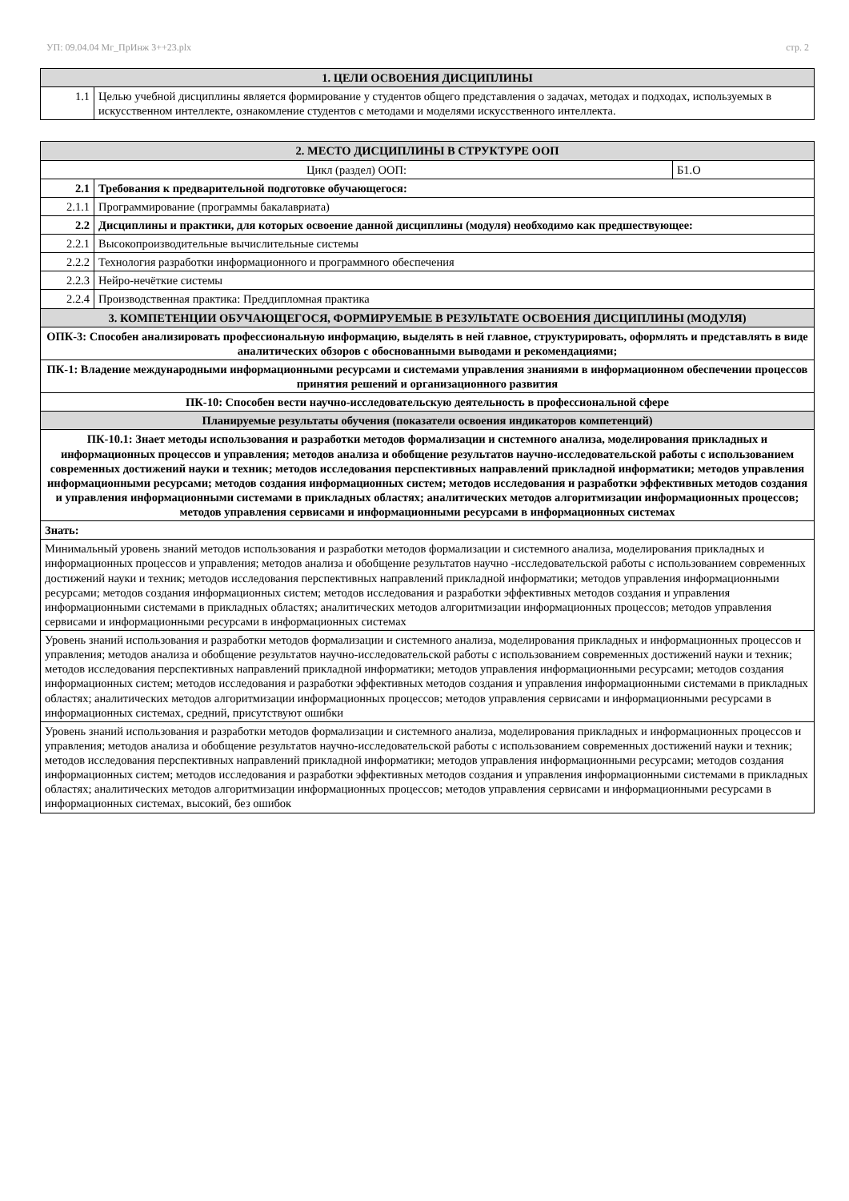УП: 09.04.04 Мг_ПрИнж 3++23.plx стр. 2
| 1. ЦЕЛИ ОСВОЕНИЯ ДИСЦИПЛИНЫ | |
| 1.1 | Целью учебной дисциплины является формирование у студентов общего представления о задачах, методах и подходах, используемых в искусственном интеллекте, ознакомление студентов с методами и моделями искусственного интеллекта. |
| 2. МЕСТО ДИСЦИПЛИНЫ В СТРУКТУРЕ ООП | | |
| Цикл (раздел) ООП: | | Б1.О |
| 2.1 | Требования к предварительной подготовке обучающегося: | |
| 2.1.1 | Программирование (программы бакалавриата) | |
| 2.2 | Дисциплины и практики, для которых освоение данной дисциплины (модуля) необходимо как предшествующее: | |
| 2.2.1 | Высокопроизводительные вычислительные системы | |
| 2.2.2 | Технология разработки информационного и программного обеспечения | |
| 2.2.3 | Нейро-нечёткие системы | |
| 2.2.4 | Производственная практика: Преддипломная практика | |
| 3. КОМПЕТЕНЦИИ ОБУЧАЮЩЕГОСЯ, ФОРМИРУЕМЫЕ В РЕЗУЛЬТАТЕ ОСВОЕНИЯ ДИСЦИПЛИНЫ (МОДУЛЯ) | | |
| ОПК-3: Способен анализировать профессиональную информацию, выделять в ней главное, структурировать, оформлять и представлять в виде аналитических обзоров с обоснованными выводами и рекомендациями; | | |
| ПК-1: Владение международными информационными ресурсами и системами управления знаниями в информационном обеспечении процессов принятия решений и организационного развития | | |
| ПК-10: Способен вести научно-исследовательскую деятельность в профессиональной сфере | | |
| Планируемые результаты обучения (показатели освоения индикаторов компетенций) | | |
| ПК-10.1: Знает методы использования и разработки методов формализации и системного анализа, моделирования прикладных и информационных процессов и управления; методов анализа и обобщение результатов научно-исследовательской работы с использованием современных достижений науки и техник; методов исследования перспективных направлений прикладной информатики; методов управления информационными ресурсами; методов создания информационных систем; методов исследования и разработки эффективных методов создания и управления информационными системами в прикладных областях; аналитических методов алгоритмизации информационных процессов; методов управления сервисами и информационными ресурсами в информационных системах | | |
| Знать: | | |
| Минимальный уровень знаний методов использования и разработки методов формализации и системного анализа, моделирования прикладных и информационных процессов и управления; методов анализа и обобщение результатов научно -исследовательской работы с использованием современных достижений науки и техник; методов исследования перспективных направлений прикладной информатики; методов управления информационными ресурсами; методов создания информационных систем; методов исследования и разработки эффективных методов создания и управления информационными системами в прикладных областях; аналитических методов алгоритмизации информационных процессов; методов управления сервисами и информационными ресурсами в информационных системах | | |
| Уровень знаний использования и разработки методов формализации и системного анализа, моделирования прикладных и информационных процессов и управления; методов анализа и обобщение результатов научно-исследовательской работы с использованием современных достижений науки и техник; методов исследования перспективных направлений прикладной информатики; методов управления информационными ресурсами; методов создания информационных систем; методов исследования и разработки эффективных методов создания и управления информационными системами в прикладных областях; аналитических методов алгоритмизации информационных процессов; методов управления сервисами и информационными ресурсами в информационных системах, средний, присутствуют ошибки | | |
| Уровень знаний использования и разработки методов формализации и системного анализа, моделирования прикладных и информационных процессов и управления; методов анализа и обобщение результатов научно-исследовательской работы с использованием современных достижений науки и техник; методов исследования перспективных направлений прикладной информатики; методов управления информационными ресурсами; методов создания информационных систем; методов исследования и разработки эффективных методов создания и управления информационными системами в прикладных областях; аналитических методов алгоритмизации информационных процессов; методов управления сервисами и информационными ресурсами в информационных системах, высокий, без ошибок | | |